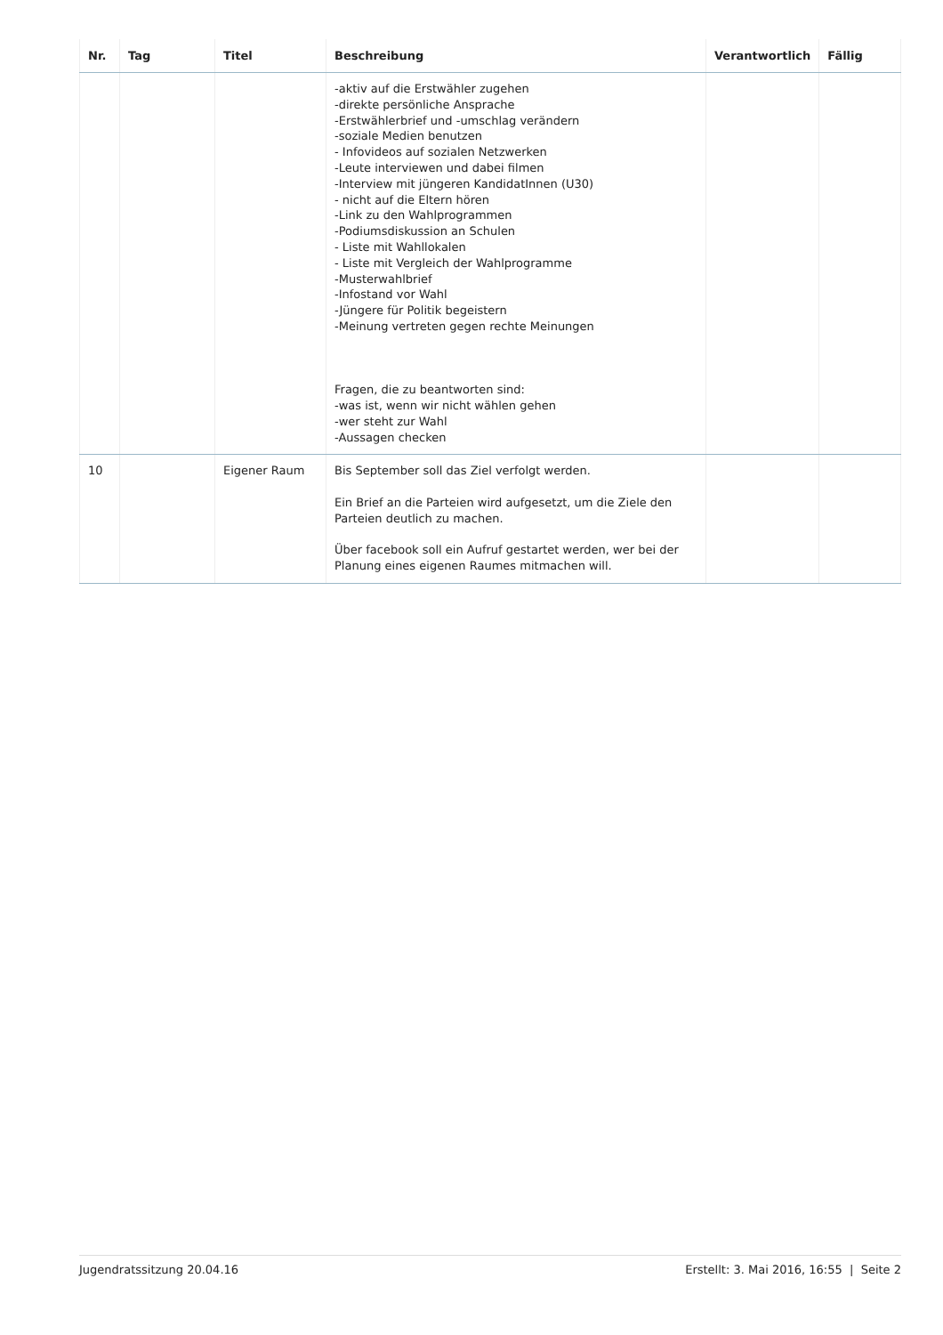| Nr. | Tag | Titel | Beschreibung | Verantwortlich | Fällig |
| --- | --- | --- | --- | --- | --- |
| | | | -aktiv auf die Erstwähler zugehen -direkte persönliche Ansprache -Erstwählerbrief und -umschlag verändern -soziale Medien benutzen - Infovideos auf sozialen Netzwerken -Leute interviewen und dabei filmen -Interview mit jüngeren KandidatInnen (U30) - nicht auf die Eltern hören -Link zu den Wahlprogrammen -Podiumsdiskussion an Schulen - Liste mit Wahllokalen - Liste mit Vergleich der Wahlprogramme -Musterwahlbrief -Infostand vor Wahl -Jüngere für Politik begeistern -Meinung vertreten gegen rechte Meinungen Fragen, die zu beantworten sind: -was ist, wenn wir nicht wählen gehen -wer steht zur Wahl -Aussagen checken | | |
| 10 | | Eigener Raum | Bis September soll das Ziel verfolgt werden. Ein Brief an die Parteien wird aufgesetzt, um die Ziele den Parteien deutlich zu machen. Über facebook soll ein Aufruf gestartet werden, wer bei der Planung eines eigenen Raumes mitmachen will. | | |
Jugendratssitzung 20.04.16 Erstellt: 3. Mai 2016, 16:55 | Seite 2